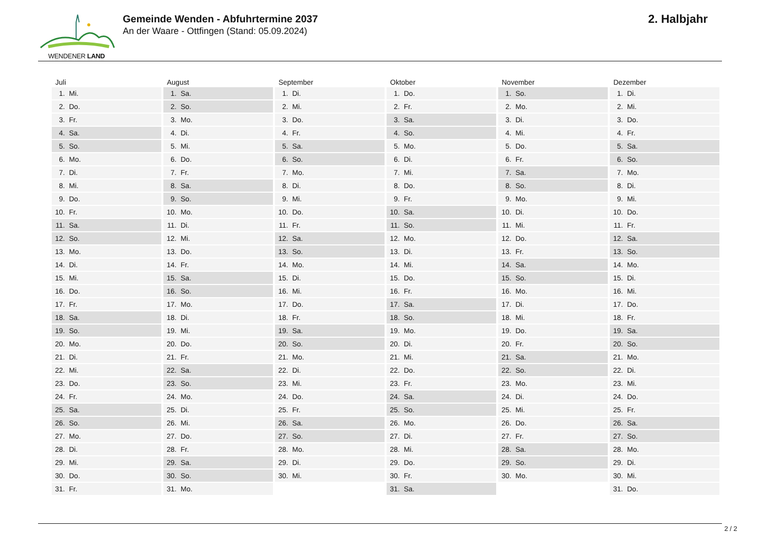WENDENER LAND
Gemeinde Wenden - Abfuhrtermine 2037
An der Waare - Ottfingen (Stand: 05.09.2024)
2. Halbjahr
Juli
| 1. | Mi. |
| 2. | Do. |
| 3. | Fr. |
| 4. | Sa. |
| 5. | So. |
| 6. | Mo. |
| 7. | Di. |
| 8. | Mi. |
| 9. | Do. |
| 10. | Fr. |
| 11. | Sa. |
| 12. | So. |
| 13. | Mo. |
| 14. | Di. |
| 15. | Mi. |
| 16. | Do. |
| 17. | Fr. |
| 18. | Sa. |
| 19. | So. |
| 20. | Mo. |
| 21. | Di. |
| 22. | Mi. |
| 23. | Do. |
| 24. | Fr. |
| 25. | Sa. |
| 26. | So. |
| 27. | Mo. |
| 28. | Di. |
| 29. | Mi. |
| 30. | Do. |
| 31. | Fr. |
August
| 1. | Sa. |
| 2. | So. |
| 3. | Mo. |
| 4. | Di. |
| 5. | Mi. |
| 6. | Do. |
| 7. | Fr. |
| 8. | Sa. |
| 9. | So. |
| 10. | Mo. |
| 11. | Di. |
| 12. | Mi. |
| 13. | Do. |
| 14. | Fr. |
| 15. | Sa. |
| 16. | So. |
| 17. | Mo. |
| 18. | Di. |
| 19. | Mi. |
| 20. | Do. |
| 21. | Fr. |
| 22. | Sa. |
| 23. | So. |
| 24. | Mo. |
| 25. | Di. |
| 26. | Mi. |
| 27. | Do. |
| 28. | Fr. |
| 29. | Sa. |
| 30. | So. |
| 31. | Mo. |
September
| 1. | Di. |
| 2. | Mi. |
| 3. | Do. |
| 4. | Fr. |
| 5. | Sa. |
| 6. | So. |
| 7. | Mo. |
| 8. | Di. |
| 9. | Mi. |
| 10. | Do. |
| 11. | Fr. |
| 12. | Sa. |
| 13. | So. |
| 14. | Mo. |
| 15. | Di. |
| 16. | Mi. |
| 17. | Do. |
| 18. | Fr. |
| 19. | Sa. |
| 20. | So. |
| 21. | Mo. |
| 22. | Di. |
| 23. | Mi. |
| 24. | Do. |
| 25. | Fr. |
| 26. | Sa. |
| 27. | So. |
| 28. | Mo. |
| 29. | Di. |
| 30. | Mi. |
Oktober
| 1. | Do. |
| 2. | Fr. |
| 3. | Sa. |
| 4. | So. |
| 5. | Mo. |
| 6. | Di. |
| 7. | Mi. |
| 8. | Do. |
| 9. | Fr. |
| 10. | Sa. |
| 11. | So. |
| 12. | Mo. |
| 13. | Di. |
| 14. | Mi. |
| 15. | Do. |
| 16. | Fr. |
| 17. | Sa. |
| 18. | So. |
| 19. | Mo. |
| 20. | Di. |
| 21. | Mi. |
| 22. | Do. |
| 23. | Fr. |
| 24. | Sa. |
| 25. | So. |
| 26. | Mo. |
| 27. | Di. |
| 28. | Mi. |
| 29. | Do. |
| 30. | Fr. |
| 31. | Sa. |
November
| 1. | So. |
| 2. | Mo. |
| 3. | Di. |
| 4. | Mi. |
| 5. | Do. |
| 6. | Fr. |
| 7. | Sa. |
| 8. | So. |
| 9. | Mo. |
| 10. | Di. |
| 11. | Mi. |
| 12. | Do. |
| 13. | Fr. |
| 14. | Sa. |
| 15. | So. |
| 16. | Mo. |
| 17. | Di. |
| 18. | Mi. |
| 19. | Do. |
| 20. | Fr. |
| 21. | Sa. |
| 22. | So. |
| 23. | Mo. |
| 24. | Di. |
| 25. | Mi. |
| 26. | Do. |
| 27. | Fr. |
| 28. | Sa. |
| 29. | So. |
| 30. | Mo. |
Dezember
| 1. | Di. |
| 2. | Mi. |
| 3. | Do. |
| 4. | Fr. |
| 5. | Sa. |
| 6. | So. |
| 7. | Mo. |
| 8. | Di. |
| 9. | Mi. |
| 10. | Do. |
| 11. | Fr. |
| 12. | Sa. |
| 13. | So. |
| 14. | Mo. |
| 15. | Di. |
| 16. | Mi. |
| 17. | Do. |
| 18. | Fr. |
| 19. | Sa. |
| 20. | So. |
| 21. | Mo. |
| 22. | Di. |
| 23. | Mi. |
| 24. | Do. |
| 25. | Fr. |
| 26. | Sa. |
| 27. | So. |
| 28. | Mo. |
| 29. | Di. |
| 30. | Mi. |
| 31. | Do. |
2 / 2